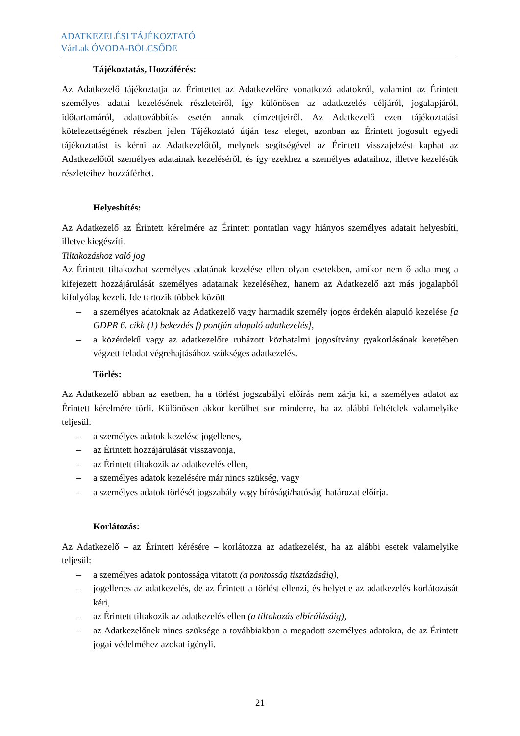ADATKEZELÉSI TÁJÉKOZTATÓ
VárLak ÓVODA-BÖLCSŐDE
Tájékoztatás, Hozzáférés:
Az Adatkezelő tájékoztatja az Érintettet az Adatkezelőre vonatkozó adatokról, valamint az Érintett személyes adatai kezelésének részleteiről, így különösen az adatkezelés céljáról, jogalapjáról, időtartamáról, adattovábbítás esetén annak címzettjeiről. Az Adatkezelő ezen tájékoztatási kötelezettségének részben jelen Tájékoztató útján tesz eleget, azonban az Érintett jogosult egyedi tájékoztatást is kérni az Adatkezelőtől, melynek segítségével az Érintett visszajelzést kaphat az Adatkezelőtől személyes adatainak kezeléséről, és így ezekhez a személyes adataihoz, illetve kezelésük részleteihez hozzáférhet.
Helyesbítés:
Az Adatkezelő az Érintett kérelmére az Érintett pontatlan vagy hiányos személyes adatait helyesbíti, illetve kiegészíti.
Tiltakozáshoz való jog
Az Érintett tiltakozhat személyes adatának kezelése ellen olyan esetekben, amikor nem ő adta meg a kifejezett hozzájárulását személyes adatainak kezeléséhez, hanem az Adatkezelő azt más jogalapból kifolyólag kezeli. Ide tartozik többek között
– a személyes adatoknak az Adatkezelő vagy harmadik személy jogos érdekén alapuló kezelése [a GDPR 6. cikk (1) bekezdés f) pontján alapuló adatkezelés],
– a közérdekű vagy az adatkezelőre ruházott közhatalmi jogosítvány gyakorlásának keretében végzett feladat végrehajtásához szükséges adatkezelés.
Törlés:
Az Adatkezelő abban az esetben, ha a törlést jogszabályi előírás nem zárja ki, a személyes adatot az Érintett kérelmére törli. Különösen akkor kerülhet sor minderre, ha az alábbi feltételek valamelyike teljesül:
– a személyes adatok kezelése jogellenes,
– az Érintett hozzájárulását visszavonja,
– az Érintett tiltakozik az adatkezelés ellen,
– a személyes adatok kezelésére már nincs szükség, vagy
– a személyes adatok törlését jogszabály vagy bírósági/hatósági határozat előírja.
Korlátozás:
Az Adatkezelő – az Érintett kérésére – korlátozza az adatkezelést, ha az alábbi esetek valamelyike teljesül:
– a személyes adatok pontossága vitatott (a pontosság tisztázásáig),
– jogellenes az adatkezelés, de az Érintett a törlést ellenzi, és helyette az adatkezelés korlátozását kéri,
– az Érintett tiltakozik az adatkezelés ellen (a tiltakozás elbírálásáig),
– az Adatkezelőnek nincs szüksége a továbbiakban a megadott személyes adatokra, de az Érintett jogai védelméhez azokat igényli.
21